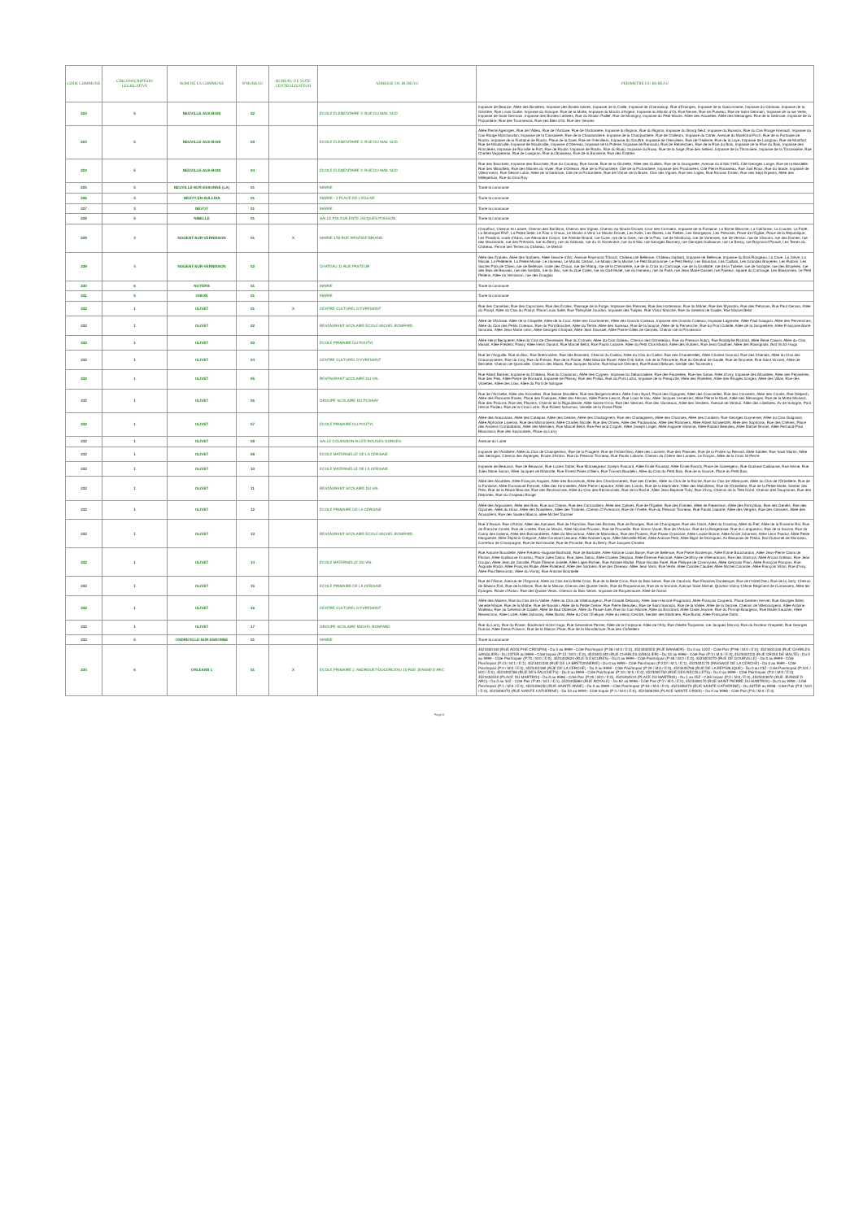| CODE COMMUNE | CIRCONSCRIPTION LEGISLATIVE | NOM DE LA COMMUNE | N°BUREAU | BUREAU DE VOTE CENTRALISATEUR | ADRESSE DU BUREAU | PERIMETRE DU BUREAU |
| --- | --- | --- | --- | --- | --- | --- |
| 224 | 5 | NEUVILLE-AUX-BOIS | 02 | | ECOLE ELEMENTAIRE 2, RUE DU MAIL SUD | Impasse de Beauce, Allée des Bimières, Impasse des Bodes latines, Impasse de la Caille, Impasse de Chantaloup, Rue d'Etampes, Impasse de la Gasconnerie, Impasse du Gâtinais, Impasse de la Gilotière, Rue Louis Gurlie, Impasse du Kiosque, Rue de la Motte, Impasse du Moulin d'Argent, Impasse du Moulin d'Or, Rue Neuve, Rue de Puiseau, Rue de Saint Germain, Impasse de la rue Verte, Impasse de Saint Germain, Impasse des Bordes Lattrées, Rue du Moulin Paillet, Rue de Montigny, Impasse du Petit Moulin, Allée des Alouettes, Allée des Mésanges, Rue de la Gedroue, Impasse de la Popardière, Rue des Tourmesols, Rue des Blés d'Or, Rue des Vendes |
| 224 | 5 | NEUVILLE-AUX-BOIS | 03 | | ECOLE ELEMENTAIRE 2, RUE DU MAIL SUD | Allée Pierre Ageorges, Rue de l'Allieu, Rue de l'Ardoise, Rue de l'Ardoisière, Impasse du Bignon, Rue du Bignon, Impasse du Bourg Neuf, Impasse du Buisson, Rue du Cas Rouge Hainault, Impasse du Cas Rouge Marchandon, Impasse de la Cassinière, Rue de la Chaubardière, Impasse de la Chaubardière, Rue de Chilleurs, Impasse du Citrier, Avenue du Maréchal Foch, Rue de la Fontaine de Roulin, Impasse de la Fontaine de Roulin, Place de la Gare, Rue de l'Hervillers, Impasse du Gouffre, Impasse de l'Hervillers, Rue de l'Hullerie, Rue de la Laye, Impasse de Lusignan, Rue de Montfort, Rue de Moulinville, Impasse de Moulinville, Impasse d'Ozereau, Impasse de la Poterie, Impasse de Ramoulu, Rue de Rebréchien, Rue de la Rive du Bois, Impasse de la Rive du Bois, Impasse des Roncières, Impasse de Ronville le Fort, Rue de Roulin, Impasse de Roulin, Rue du Ruau, Impasse du Ruau, Rue de la Sage, Rue des Sellers, Impasse de la Thionnière, Impasse de la Tracassière, Rue Charles Vappereau, Rue de Lusignan, Rue du Boisseau, Rue de la Bonnerie, Rue des Erables |
| 224 | 5 | NEUVILLE-AUX-BOIS | 04 | | ECOLE ELEMENTAIRE 2, RUE DU MAIL SUD | Rue des Bouchets, Impasse des Bouchets, Rue du Coudray, Rue Garde, Rue de la Gloriette, Allée des Guillots, Rue de la Guinguette, Avenue du 8 Mai 1945, Cité Georges Lange, Rue de la Mardelle, Rue des Mitouflets, Rue des Moines du Vivier, Rue d'Orléans, Rue de la Pichardière, Cité de la Pichardière, Impasse des Proubinées, Cité Pierre Rousseau, Rue Just Roux, Rue du Stade, Impasse de Villeormeon, Rue Désiré Lubin, Allée de la Gedroue, Cité de la Pichardière, Rue de l'Orme de la Braze, Clos des Vignes, Rue des Loges, Rue Romain Emlen, Rue des Sept Arpents, Allée des Millepertuis, Rue du Clos Roy |
| 225 | 5 | NEUVILLE-SUR-ESSONNE (LA) | 01 | | MAIRIE | Toute la commune |
| 226 | 3 | NEUVY-EN-SULLIAS | 01 | | MAIRIE - 2 PLACE DE L'EGLISE | Toute la commune |
| 227 | 3 | NEVOY | 01 | | MAIRIE | Toute la commune |
| 228 | 5 | NIBELLE | 01 | | SALLE POLYVALENTE JACQUES POISSON | Toute la commune |
| 229 | 4 | NOGENT-SUR-VERNISSON | 01 | X | MAIRIE 17B RUE ARISTIDE BRIAND | Chauffour, Chemin St Lazare, Chemin des Barillons, Chemin des Vignes, Chemin du Moulin Drouet, Cour des Cormiers, Impasse de la Fontaine, La Borne Blanche, La Californie, La Coudre, La Forêt, La Montagne RN7, La Petite Selle, Le Four à Chaux, Le Moulin à Vent, Le Moulin Drouet, Les Avrils, Les Barres, Les Fiettes, Les Georgeons, Les Prévosts, Place de l'Eglise, Place de la République, Les Prasilins, route d'Adon, rue Alexandre Corjon, rue Aristide Briand, rue Curie, rue de la Gare, rue de la Paix, rue de Montbouy, rue de Varennes, rue de Verdun, rue de Vilmorin, rue des Dames, rue des Moulinards, rue des Prévosts, rue du Berry, rue du Gâtinais, rue du 11 Novembre, rue du 8 Mai, rue Georges Bannery, rue Georges Guillaume, rue Le Brecq, rue Raymond Picault, Les Terres du Château, Ferme des Terres du Château, Le Mesnil |
| 229 | 4 | NOGENT-SUR-VERNISSON | 02 | | CHATEAU 11 RUE PASTEUR | Allée des Erables, Allée des Sorbiers, Allée Jeanne d'Arc, Avenue Raymond Triboult, Château de Bellevue, Château Gaillard, Impasse de Bellevue, Impasse du Bois Rougeau, La Cave, La Jolive, La Mivoie, La Pelleterie, La Petite Mivoie, Le Hameau, Le Moulin Certain, Le Moulin de la Mivoie, Le Petit Bonhomme, Le Petit Reloy, Les Bourdois, Les Caillats, Les Grandes Bruyères, Les Ratons, Les Sacrés Pots de Chien, rue de Bellevue, route des Choux, rue de l'étang, rue de la Chevalerie, rue de la Croix du Carrouge, rue de la Graillotte, rue de la Tuilerie, rue de Sologne, rue des Bruyères, rue des Bois de Bauvais, rue des Soldats, rue du Bac, rue du Gué Coles, rue du Gué Mulet, rue du Hameau, rue du Puits, rue Jean Marie Gosset, rue Pasteur, square du Carrouge, Les Blaisonnes, Le Petit Pellerin, Allée du Vernisson, rue des Douglas |
| 230 | 6 | NOYERS | 01 | | MAIRIE | Toute la commune |
| 231 | 5 | OISON | 01 | | MAIRIE | Toute la commune |
| 232 | 1 | OLIVET | 01 | X | CENTRE CULTUREL D'YVREMONT | Rue des Camélias, Rue des Capucines, Rue des Ecoles, Passage de la Forge, Impasse des Fresnes, Rue des Hortensias, Rue du Mûrier, Rue des Myosotis, Rue des Pétunias, Rue Paul Genain, Allée du Poutyl, Allée du Clos du Poutyl, Place Louis Sallé, Rue Théophile Jourdan, Impasse des Tulipes, Rue Victor Manche, Rue du Général de Gaulle, Rue Marcel Belot |
| 232 | 1 | OLIVET | 02 | | RESTAURANT SCOLAIRE ECOLE MICHEL RONFARD | Allée de l'Ardoise, Allée de la Chapelle, Allée de la Cour, Allée des Courtinières, Allée des Grands Coteaux, Impasse des Grands Coteaux, Impasse Lagrenée, Allée Paul Gauguin, Allée des Pervenches, Allée du Clos des Petits Coteaux, Rue du Pont Bouchet, Allée du Tertre, Allée des Sureaux, Rue de la Source, Allée de la Pervenche, Rue du Pont Cotelle, Allée de la Jacquetière, Allée Françoise Barré Sinoussi, Allée Jean-Marie Lehn, Allée Georges Charpak, Allée Jean Dausset, Allée Pierre-Gilles de Gennes, Chemin de la Procession |
| 232 | 1 | OLIVET | 03 | | ECOLE PRIMAIRE DU POUTYL | Allée Henri Becquerel, Allée du Clos de Chevessier, Rue du Cormier, Allée du Clos Gateau, Chemin des Ormeteaux, Rue du Pressoir Aubry, Rue Rodolphe Richard, Allée René Cassin, Allée du Clos Masnil, Allée Frédéric Passy, Allée Henri Dunant, Rue Marcel Belot, Rue Paulin Labarre, Allée du Petit Clos Masnil, Allée des Huîtiers, Rue Jean Gauthier, Allée des Rossignols, Bvd Victor Hugo |
| 232 | 1 | OLIVET | 04 | | CENTRE CULTUREL D'YVREMONT | Rue de l'Anguille, Rue du Bac, Rue Bretonnière, Rue des Briandes, Chemin du Caillou, Allée du Clos du Caillot, Rue des Chanterelles, Allée Charles Gounod, Rue des Chenats, Allée du Clos des Chaumonières, Rue du Coq, Rue du Fresne, Rue de la Pointe, Allée Maurice Ravel, Allée Erik Satie, rue de la Trésorerie, Rue du Général de Gaulle, Rue de Brunette, Rue Saint Vincent, Allée de Bernette, Chemin de Quincaille, Chemin des Muids, Rue Jacques Nioche, Rue Maurice Clément, Rue Roland Belouet, Sentier des Tacreniers |
| 232 | 1 | OLIVET | 05 | | RESTAURANT SCOLAIRE DU VAL | Rue Albert Barbier, Impasse du Château, Rue du Couasnon, Allée des Cygnes, Impasse du Débarcadère, Rue des Fauvettes, Rue des Geais, Allée d'Ivoy, Impasse des Mouettes, Allée des Pépinières, Rue des Pies, Allée Pierre de Ronsard, Impasse de Plissay, Rue des Poilus, Rue du Pont Lazin, Impasse de la Presqu'île, Allée des Roitelets, Allée des Rouges Gorges, Allée des Villas, Rue des Violettes, Allée des Lilas, Allée du Pont de Sologne |
| 232 | 1 | OLIVET | 06 | | GROUPE SCOLAIRE DU PLISSAY | Rue de l'Archette, Allée des Avocettes, Rue Basse Mouillère, Rue des Bergeronnettes, Allée Colin Byart, Place des Cigognes, Allée des Coucnelles, Rue des Convents, Allée des Courlis, Rue Delpech, Allée des Flamants Roses, Place des Foulques, Allée des Hérons, Allée Pierre Lescot, Rue Louis le Vau, Allée Jacques Lemercier, Allée Pierre le Muet, Allée des Mésanges, Rue de la Motte Minsard, Rue des Pinsons, Rue des Pluviers, Chemin de la Rigouillarde, Allée Sainte Croix, Rue des Sternes, Rue des Vanneaux, Allée des Verdiers, Avenue de Verdun, Allée des Libellules, Av de Sologne, Pont Hémin Padieu, Rue de la Croix Lazin, Rue Robert Schuman, Venelle de la Fosse Plate |
| 232 | 1 | OLIVET | 07 | | ECOLE PRIMAIRE DU POUTYL | Allée des Araucarias, Allée des Catalpas, Allée des Cèdres, Allée des Chataigniers, Rue des Chataigniers, Allée des Charmes, Allée des Cordiers, Rue Georges Guynemer, Allée du Clos Guignard, Allée Alphonse Laveran, Rue des Marronniers, Allée Charles Nicolle, Rue des Ormes, Allée des Paulownias, Allée des Robiniers, Allée Albert Schweitzer, Allée des Sophoras, Rue des Chênes, Place des Anciens Combattants, Allée des Merisiers, Rue Marcel Belot, Rue Fernand Cognet, Allée Joseph Linger, Allée Auguste Varanne, Allée Roland Beaulieu, Allée Marcel Brunet, Allée Fernand-Paul Blanchard, Rue des Savonniers, Place du Larry |
| 232 | 1 | OLIVET | 08 | | SALLE COUASNON ALLEE ROUGES GORGES | Avenue du Loiret |
| 232 | 1 | OLIVET | 09 | | ECOLE MATERNELLE DE LA CERISAIE | Impasse de l'Antillière, Allée du Clos de Champereux, Rue de la Fougère, Rue de l'Hôtel Dieu, Allée des Lauriers, Rue des Plaisses, Rue de la Pointe au Renard, Allée Sablée, Rue Saint Martin, Allée des Seringas, Chemin des Asperges, Route d'Ardon, Rue du Pressoir Tonneau, Rue Paulin Labarre, Chemin du Chêne des Landes, Le Donjon, Allée de la Croix St Pierre |
| 232 | 1 | OLIVET | 10 | | ECOLE MATERNELLE DE LA CERISAIE | Impasse de Beauvoir, Rue de Beauvoir, Rue Lucien Didier, Rue Monseigneur Joseph Foucard, Allée Emile Foussat, Allée Emile Franck, Place de Gobergeon, Rue Gustave Guillaume, Rue Hème, Rue Jules Marie Simon, Allée Jacques de Mainville, Rue Ernest Pates d'Illiers, Rue Travers Baudelin, Allée du Clos du Petit Bois, Rue de la Source, Place du Petit Bois |
| 232 | 1 | OLIVET | 11 | | RESTAURANT SCOLAIRE DU VAL | Allée des Alouettes, Allée François Anguier, Allée des Bouvreuils, Allée des Chardonnerets, Rue des Crerles, Allée du Clos de la Roche, Rue du Clos de Villebourel, Allée du Clos de l'Orbellière, Rue de la Fontaine, Allée Emmanuel Fremiet, Allée des Hirondelles, Allée Pierre Lepautre, Allée des Loriots, Rue de la Martinière, Allée des Mulotières, Rue de l'Orbellière, Rue de la Petite Motte, Sentier des Prés, Rue de la Reine Blanche, Rue des Rechinchats, Allée du Clos des Rechinchats, Rue de la Roche, Allée Jean-Baptiste Tuby, Rue d'Ivoy, Chemin de la Tête Noire, Chemin des Dauphines, Rue des Déportés, Rue du Chapeau Rouge |
| 232 | 1 | OLIVET | 12 | | ECOLE PRIMAIRE DE LA CERISAIE | Allée des Argousiers, Allée des Bois, Rue aux Chiens, Rue des Cornouillers, Allée des Cytises, Rue de l'Egalité, Rue des Erables, Allée de Fakenham, Allée des Forsythias, Rue des Genêts, Rue des Glycines, Allée du Houx, Allée des Noisetiers, Allée des Troènes, Chemin D'Yvremont, Rue de l'Yvette, Rue du Pressoir Tonneau, Rue Paulin Labarre, Allée des Vergers, Rue des Cerisiers, Allée des Amandiers, Rue des Saules Blancs, allée Michel Tournier |
| 232 | 1 | OLIVET | 13 | | RESTAURANT SCOLAIRE ECOLE MICHEL RONFARD | Rue d'Alsace, Rue d'Artois, Allée des Aulnaies, Rue de l'Aumône, Rue des Bonnes, Rue de Bourges, Rue de Champagne, Rue des Clairs, Allée du Coudray, Allée du Fief, Allée de la Fosse le Roi, Rue de Franche Comté, Rue de Lorette, Rue du Moulin, Allée Nicolas Poussin, Rue de Pouneille, Rue Simon Vouet, Rue de l'Ardoux, Rue de la Bergeresse, Rue du Languedoc, Rue de la Source, Rue du Camp des Indiens, Allée des Bossandières, Allée du Mercantour, Allée de Marmiteux, Rue des Poiriers, Rue Passe Crassane, Allée Louise Bonne, Allée Amiré Johannet, Allée Léon Pasdur, Allée Petite Marguerite, Allée Zéphirin Grégoire, Allée Constant Lesueur, Allée Notaire Lepin, Allée Merveille Ribet, Allée Antoine Petit, Allée Bigot de Morogues, Av Beauvais de Préau, Bvd Duhamel de Monceau, Carrefour de Champagne, Rue de Normandie, Rue de Picardie, Rue du Berry, Rue Jacques Charles |
| 232 | 1 | OLIVET | 14 | | ECOLE MATERNELLE DU VAL | Rue Antoine Bourdelle, Allée Frédéric-Auguste Bartholdi, Rue de Barbotte, Allée Antoine Louis Barye, Rue de Bellevue, Rue Pierre Bontemps, Allée Edmé Bouchardon, Allée Jean-Pierre Claris de Florian, Allée Guillaume Coustou, Place Jules Dalou, Rue Jules Dalou, Allée Charles Despiau, Allée Étienne Falconet, Allée Geoffroy de Villehardouin, Rue des Glazons, Allée Arnoul Gréban, Rue Jean Goujon, Allée Jean de Joinville, Place Étienne Jodelle, Allée Ligier Richier, Rue Aristide Maillol, Place Nicolas Farel, Rue Philippe de Commynes, Allée Germain Pilon, Allée François Pompon, Rue Auguste Rodin, Allée François Rude, Allée Rutebeuf, Allée des Sorbiers, Rue des Oiseaux, Allée Jean Varin, Rue Verte, Allée Camille Claudel, Allée Michel Colombe, Allée François Villon, Rue d'Ivoy, Allée Paul Belmondo, Allée du Vivray, Rue Antoine Bourdelle |
| 232 | 1 | OLIVET | 15 | | ECOLE PRIMAIRE DE LA CERISAIE | Rue de l'Aisne, Avenue de l'Argonne, Allée du Clos de la Belle Croix, Rue de la Belle Croix, Rue du Bois Semé, Rue de Cambrai, Rue Flandres Dunkerque, Rue de l'Hôtel Dieu, Rue de la Jarry, Chemin de Maison Fort, Rue de la Marne, Rue de la Meuse, Chemin des Quatre Vents, Rue de Roquemaure, Rue de la Somme, Avenue Saint Michel, Quartier Valmy 12ème Régiment de Cuirassiers, Allée les Eparges, Route d'Ardon, Rue des Quatre Vents, Chemin du Bois Semé, Impasse de Roquemaure, Allée de Noras |
| 232 | 1 | OLIVET | 16 | | CENTRE CULTUREL D'YVREMONT | Allée des Alisiers, Rue du Clos de la Vallée, Allée du Clos de Villebourgeon, Rue Claude Debussy, Allée Jean-Honoré Fragonard, Allée François Couperin, Place Gentien Hervet, Rue Georges Bizet, Venelle Mame, Rue de la Mothe, Rue de Navarin, Allée de la Petite Cerise, Rue Pierre Beaulieu, Rue de Saint Samson, Rue de la Vallée, Allée de la Varoise, Chemin de Villebourgeon, Allée Antoine Watteau, Rue du Général de Gaulle, Allée de Bad Oldesloe, Allée du Passe-Jute, Rue du Coin Mande, Allée du Brochard, Allée Claire Jeanne, Rue du Prompt-Bourgeon, Rue Marie Gaucher, Allée Revenchon, Allée Luzet, Allée Jaboulay, Allée Burlat, Allée du Clos l'Evêque, Allée du Héron Cendré, Sentier des Martinets, Rue Burlat, Allée Françoise Dolto |
| 232 | 1 | OLIVET | 17 | | GROUPE SCOLAIRE MICHEL RONFARD | Rue du Larry, Rue du Rosier, Boulevard Victor Hugo, Rue Geneviève Perrier, Allée de la Coqtoune, Allée de l'Arly, Rue Odette Toupense, rue Jacques Monod, Rue du Docteur Chapelet, Rue Georges Dubois, Allée Denis Poisson, Rue de la Maison Plate, Rue de la Manufacture, Rue des Châteliers |
| 233 | 5 | ONDREVILLE-SUR-ESSONNE | 01 | | MAIRIE | Toute la commune |
| 234 | 6 | ORLEANS 1 | 01 | X | ECOLE PRIMAIRE J. ANDROUET-DUCERCEAU 10 RUE JEANNE D'ARC | 4523400100 (RUE ADOLPHE CRESPIN) - Du 0 au 9999 - Côté Pair/Impair (P:38 / M:0 / E:0), 4523400510 (RUE BANNIER) - Du 0 au 102Z - Côté Pair (P:96 / M:0 / E:0), 4523401440 (RUE CHARLES SANGLIER) - Du 23TER au 9999 - Côté Impair (P:12 / M:0 / E:0), 4523401440 (RUE CHARLES SANGLIER) - Du 32 au 9998 - Côté Pair (P:3 / M:0 / E:0), 4523402110 (RUE CROIX DE MALTE) - Du 0 au 9999 - Côté Pair/Impair (P:70 / M:0 / E:0), 4523402620 (RUE D ESCURES) - Du 0 au 9999 - Côté Pair/Impair (P:46 / M:0 / E:0), 4523403270 (RUE DE GOURVILLE) - Du 0 au 9999 - Côté Pair/Impair (P:43 / M:1 / E:1), 4523401030 (RUE DE LA BRETONNERIE) - Du 0 au 9999 - Côté Pair/Impair (P:222 / M:1 / E:1), 4523401170 (PASSAGE DE LA CERCHE) - Du 0 au 9999 - Côté Pair/Impair (P:0 / M:0 / E:0), 4523401180 (RUE DE LA CERCHE) - Du 0 au 9999 - Côté Pair/Impair (P:29 / M:0 / E:0), 4523405768 (RUE DE LA REPUBLIQUE) - Du 0 au 23Z - Côté Pair/Impair (P:101 / M:0 / E:0), 4523402780 (RUE DES FAUCHETS) - Du 0 au 9999 - Côté Pair/Impair (P:10 / M:0 / E:0), 4523405750 (RUE DES RECOLLETS) - Du 0 au 9999 - Côté Pair/Impair (P:0 / M:0 / E:0), 4523404510 (PLACE DU MARTROI) - Du 0 au 9998 - Côté Pair (P:20 / M:0 / E:0), 4523404510 (PLACE DU MARTROI) - Du 1 au 25Z - Côté Impair (P:0 / M:0 / E:0), 4523403970 (RUE JEANNE D ARC) - Du 0 au 34Z - Côté Pair (P:40 / M:1 / E:1), 4523405860 (RUE ROYALE) - Du 62 au 9998 - Côté Pair (P:2 / M:0 / E:0), 4523406170 (RUE SAINT PIERRE DU MARTROI) - Du 0 au 9999 - Côté Pair/Impair (P:1 / M:0 / E:0), 4523406250 (RUE SAINTE ANNE) - Du 0 au 9999 - Côté Pair/Impair (P:63 / M:0 / E:0), 4523406270 (RUE SAINTE CATHERINE) - Du 46TER au 9998 - Côté Pair (P:9 / M:0 / E:0), 4523406270 (RUE SAINTE CATHERINE) - Du 53 au 9999 - Côté Impair (P:1 / M:0 / E:0), 4523406290 (PLACE SAINTE CROIX) - Du 0 au 9998 - Côté Pair (P:6 / M:0 / E:0) |
Page 6